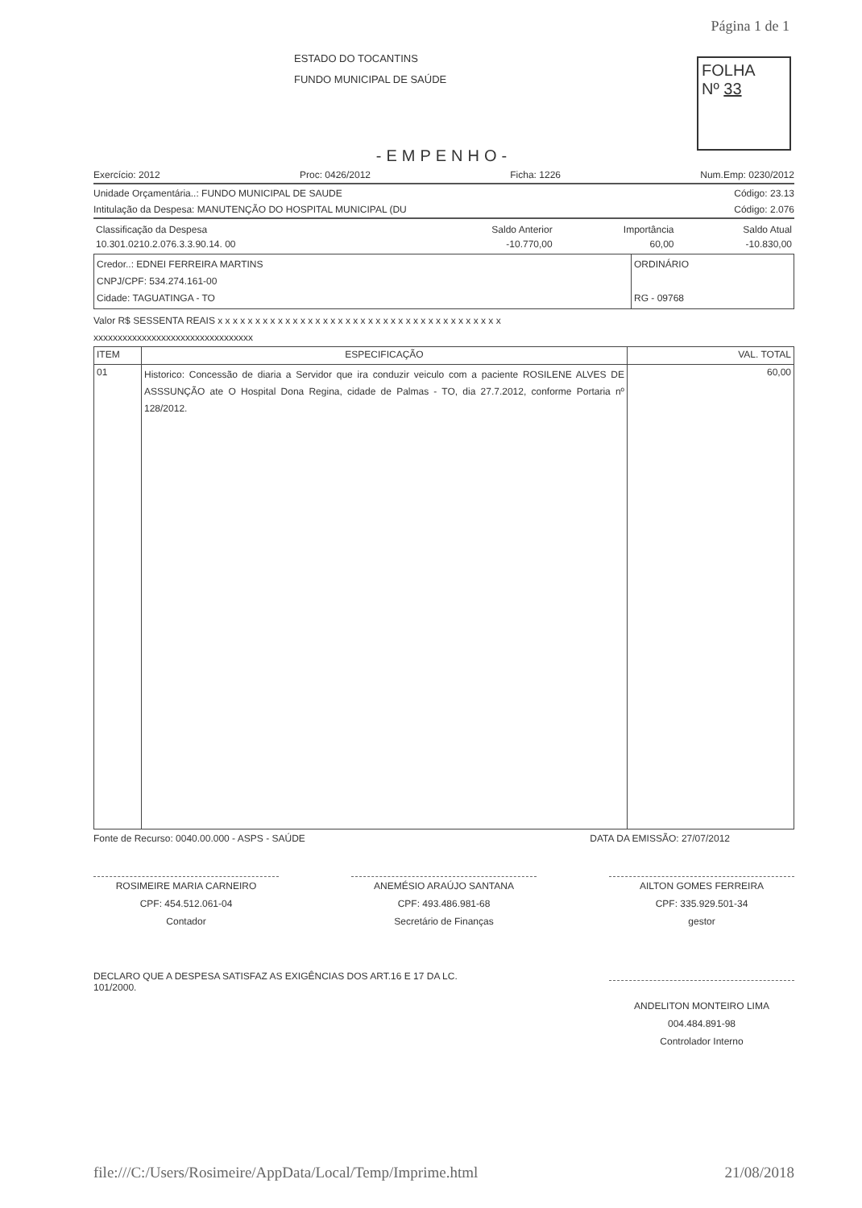Página 1 de 1
ESTADO DO TOCANTINS
FUNDO MUNICIPAL DE SAÚDE
FOLHA
Nº 33
-EMPENHO-
Exercício: 2012 Proc: 0426/2012 Ficha: 1226 Num.Emp: 0230/2012
Unidade Orçamentária..: FUNDO MUNICIPAL DE SAUDE Código: 23.13
Intitulação da Despesa: MANUTENÇÃO DO HOSPITAL MUNICIPAL (DU Código: 2.076
| Classificação da Despesa | Saldo Anterior | Importância | Saldo Atual |
| 10.301.0210.2.076.3.3.90.14. 00 | -10.770,00 | 60,00 | -10.830,00 |
| Credor..: EDNEI FERREIRA MARTINS CNPJ/CPF: 534.274.161-00 Cidade: TAGUATINGA - TO | ORDINÁRIO RG - 09768 |
Valor R$ SESSENTA REAIS x x x x x x x x x x x x x x x x x x x x x x x x x x x x x x x x x x x x x x
xxxxxxxxxxxxxxxxxxxxxxxxxxxxxxxxx
| ITEM | ESPECIFICAÇÃO | VAL. TOTAL |
| --- | --- | --- |
| 01 | Historico: Concessão de diaria a Servidor que ira conduzir veiculo com a paciente ROSILENE ALVES DE ASSSUNÇÃO ate O Hospital Dona Regina, cidade de Palmas - TO, dia 27.7.2012, conforme Portaria nº 128/2012. | 60,00 |
Fonte de Recurso: 0040.00.000 - ASPS - SAÚDE DATA DA EMISSÃO: 27/07/2012
ROSIMEIRE MARIA CARNEIRO
CPF: 454.512.061-04
Contador
ANEMÉSIO ARAÚJO SANTANA
CPF: 493.486.981-68
Secretário de Finanças
AILTON GOMES FERREIRA
CPF: 335.929.501-34
gestor
DECLARO QUE A DESPESA SATISFAZ AS EXIGÊNCIAS DOS ART.16 E 17 DA LC.
101/2000.
ANDELITON MONTEIRO LIMA
004.484.891-98
Controlador Interno
file:///C:/Users/Rosimeire/AppData/Local/Temp/Imprime.html 21/08/2018